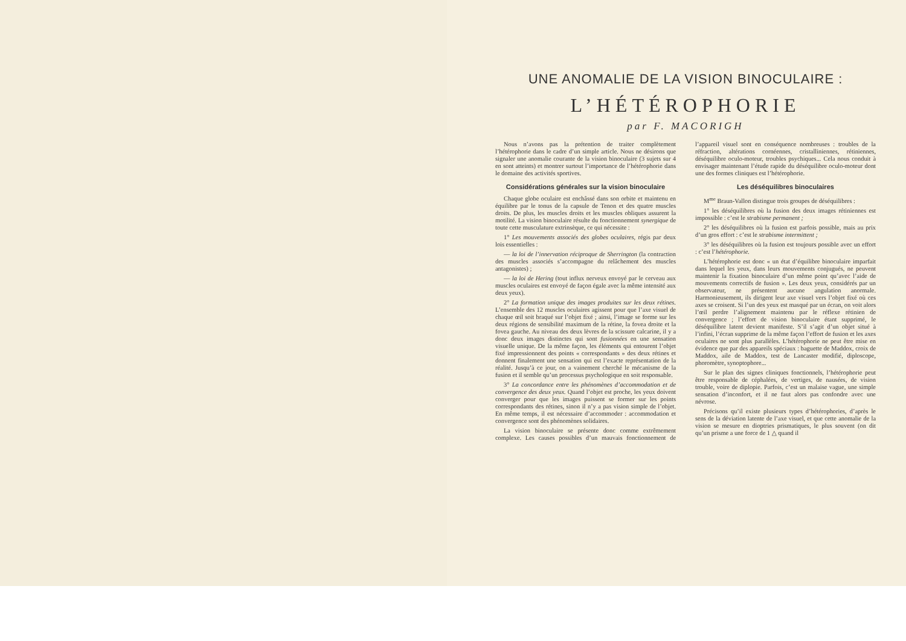UNE ANOMALIE DE LA VISION BINOCULAIRE :
L’HÉTÉROPHORIE
par F. MACORIGH
Nous n’avons pas la prétention de traiter complètement l’hétérophorie dans le cadre d’un simple article. Nous ne désirons que signaler une anomalie courante de la vision binoculaire (3 sujets sur 4 en sont atteints) et montrer surtout l’importance de l’hétérophorie dans le domaine des activités sportives.
Considérations générales sur la vision binoculaire
Chaque globe oculaire est enchâssé dans son orbite et maintenu en équilibre par le tonus de la capsule de Tenon et des quatre muscles droits. De plus, les muscles droits et les muscles obliques assurent la motilité. La vision binoculaire résulte du fonctionnement synergique de toute cette musculature extrinsèque, ce qui nécessite :
1° Les mouvements associés des globes oculaires, régis par deux lois essentielles :
— la loi de l’innervation réciproque de Sherrington (la contraction des muscles associés s’accompagne du relâchement des muscles antagonistes) ;
— la loi de Hering (tout influx nerveux envoyé par le cerveau aux muscles oculaires est envoyé de façon égale avec la même intensité aux deux yeux).
2° La formation unique des images produites sur les deux rétines. L’ensemble des 12 muscles oculaires agissent pour que l’axe visuel de chaque œil soit braqué sur l’objet fixé ; ainsi, l’image se forme sur les deux régions de sensibilité maximum de la rétine, la fovea droite et la fovea gauche. Au niveau des deux lèvres de la scissure calcarine, il y a donc deux images distinctes qui sont fusionnées en une sensation visuelle unique. De la même façon, les éléments qui entourent l’objet fixé impressionnent des points « correspondants » des deux rétines et donnent finalement une sensation qui est l’exacte représentation de la réalité. Jusqu’à ce jour, on a vainement cherché le mécanisme de la fusion et il semble qu’un processus psychologique en soit responsable.
3° La concordance entre les phénomènes d’accommodation et de convergence des deux yeux. Quand l’objet est proche, les yeux doivent converger pour que les images puissent se former sur les points correspondants des rétines, sinon il n’y a pas vision simple de l’objet. En même temps, il est nécessaire d’accommoder : accommodation et convergence sont des phénomènes solidaires.
La vision binoculaire se présente donc comme extrêmement complexe. Les causes possibles d’un mauvais fonctionnement de l’appareil visuel sont en conséquence nombreuses : troubles de la réfraction, altérations cornéennes, cristalliniennes, rétiniennes, déséquilibre oculo-moteur, troubles psychiques... Cela nous conduit à envisager maintenant l’étude rapide du déséquilibre oculo-moteur dont une des formes cliniques est l’hétérophorie.
Les déséquilibres binoculaires
M<sup>me</sup> Braun-Vallon distingue trois groupes de déséquilibres :
1° les déséquilibres où la fusion des deux images rétiniennes est impossible : c’est le strabisme permanent ;
2° les déséquilibres où la fusion est parfois possible, mais au prix d’un gros effort : c’est le strabisme intermittent ;
3° les déséquilibres où la fusion est toujours possible avec un effort : c’est l’hétérophorie.
L’hétérophorie est donc « un état d’équilibre binoculaire imparfait dans lequel les yeux, dans leurs mouvements conjugués, ne peuvent maintenir la fixation binoculaire d’un même point qu’avec l’aide de mouvements correctifs de fusion ». Les deux yeux, considérés par un observateur, ne présentent aucune angulation anormale. Harmonieusement, ils dirigent leur axe visuel vers l’objet fixé où ces axes se croisent. Si l’un des yeux est masqué par un écran, on voit alors l’œil perdre l’alignement maintenu par le réflexe rétinien de convergence ; l’effort de vision binoculaire étant supprimé, le déséquilibre latent devient manifeste. S’il s’agit d’un objet situé à l’infini, l’écran supprime de la même façon l’effort de fusion et les axes oculaires ne sont plus parallèles. L’hétérophorie ne peut être mise en évidence que par des appareils spéciaux : baguette de Maddox, croix de Maddox, aile de Maddox, test de Lancaster modifié, diploscope, phoromètre, synoptophore...
Sur le plan des signes cliniques fonctionnels, l’hétérophorie peut être responsable de céphalées, de vertiges, de nausées, de vision trouble, voire de diplopie. Parfois, c’est un malaise vague, une simple sensation d’inconfort, et il ne faut alors pas confondre avec une névrose.
Précisons qu’il existe plusieurs types d’hétérophories, d’après le sens de la déviation latente de l’axe visuel, et que cette anomalie de la vision se mesure en dioptries prismatiques, le plus souvent (on dit qu’un prisme a une force de 1 △ quand il